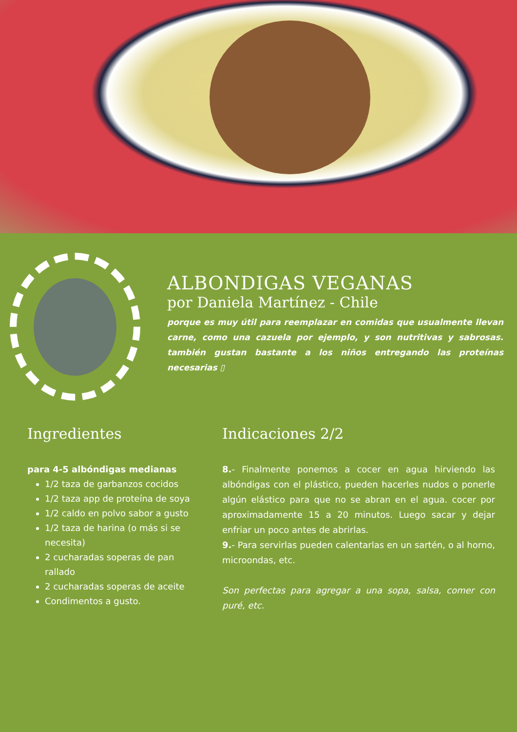ALBONDIGAS VEGANAS
por Daniela Martínez - Chile
porque es muy útil para reemplazar en comidas que usualmente llevan carne, como una cazuela por ejemplo, y son nutritivas y sabrosas. también gustan bastante a los niños entregando las proteínas necesarias ▯
Ingredientes
para 4-5 albóndigas medianas
1/2 taza de garbanzos cocidos
1/2 taza app de proteína de soya
1/2 caldo en polvo sabor a gusto
1/2 taza de harina (o más si se necesita)
2 cucharadas soperas de pan rallado
2 cucharadas soperas de aceite
Condimentos a gusto.
Indicaciones 2/2
8.- Finalmente ponemos a cocer en agua hirviendo las albóndigas con el plástico, pueden hacerles nudos o ponerle algún elástico para que no se abran en el agua. cocer por aproximadamente 15 a 20 minutos. Luego sacar y dejar enfriar un poco antes de abrirlas.
9.- Para servirlas pueden calentarlas en un sartén, o al horno, microondas, etc.
Son perfectas para agregar a una sopa, salsa, comer con puré, etc.